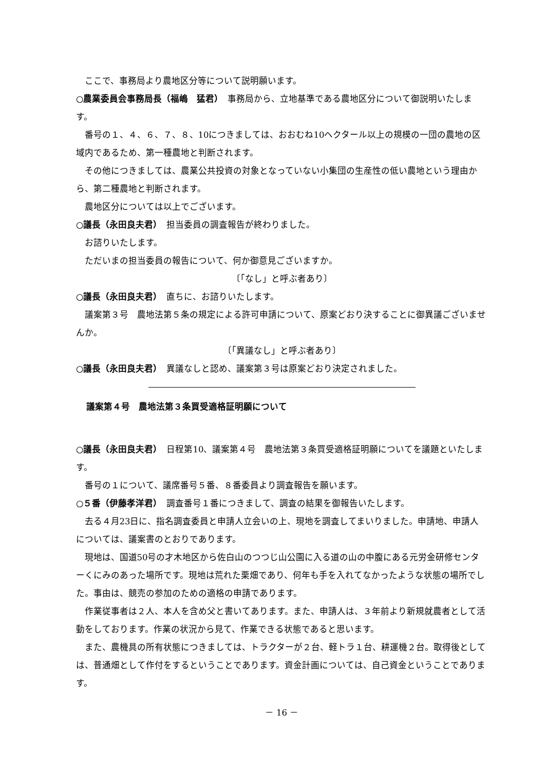ここで、事務局より農地区分等について説明願います。
○農業委員会事務局長（福嶋　猛君）　事務局から、立地基準である農地区分について御説明いたします。
番号の１、４、６、７、８、10につきましては、おおむね10ヘクタール以上の規模の一団の農地の区域内であるため、第一種農地と判断されます。
その他につきましては、農業公共投資の対象となっていない小集団の生産性の低い農地という理由から、第二種農地と判断されます。
農地区分については以上でございます。
○議長（永田良夫君）　担当委員の調査報告が終わりました。
お諮りいたします。
ただいまの担当委員の報告について、何か御意見ございますか。
〔「なし」と呼ぶ者あり〕
○議長（永田良夫君）　直ちに、お諮りいたします。
議案第３号　農地法第５条の規定による許可申請について、原案どおり決することに御異議ございませんか。
〔「異議なし」と呼ぶ者あり〕
○議長（永田良夫君）　異議なしと認め、議案第３号は原案どおり決定されました。
議案第４号　農地法第３条買受適格証明願について
○議長（永田良夫君）　日程第10、議案第４号　農地法第３条買受適格証明願についてを議題といたします。
番号の１について、議席番号５番、８番委員より調査報告を願います。
○５番（伊藤孝洋君）　調査番号１番につきまして、調査の結果を御報告いたします。
去る４月23日に、指名調査委員と申請人立会いの上、現地を調査してまいりました。申請地、申請人については、議案書のとおりであります。
現地は、国道50号の才木地区から佐白山のつつじ山公園に入る道の山の中腹にある元労金研修センターくにみのあった場所です。現地は荒れた栗畑であり、何年も手を入れてなかったような状態の場所でした。事由は、競売の参加のための適格の申請であります。
作業従事者は２人、本人を含め父と書いてあります。また、申請人は、３年前より新規就農者として活動をしております。作業の状況から見て、作業できる状態であると思います。
また、農機具の所有状態につきましては、トラクターが２台、軽トラ１台、耕運機２台。取得後としては、普通畑として作付をするということであります。資金計画については、自己資金ということであります。
－ 16 －